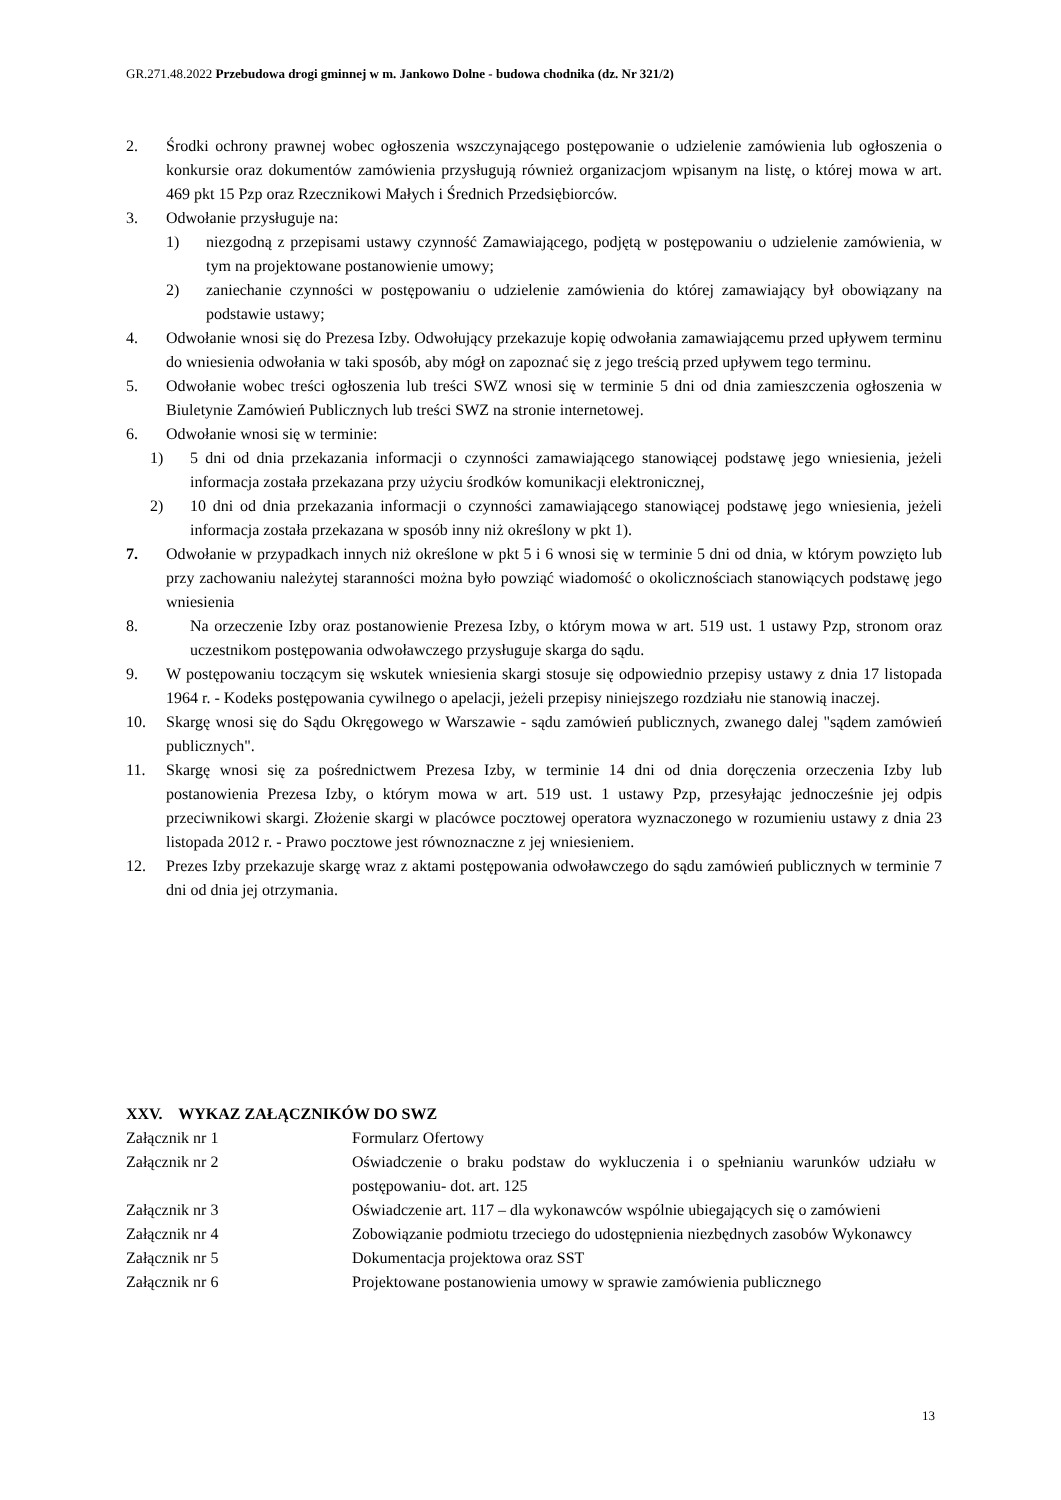GR.271.48.2022 Przebudowa drogi gminnej w m. Jankowo Dolne - budowa chodnika (dz. Nr 321/2)
2. Środki ochrony prawnej wobec ogłoszenia wszczynającego postępowanie o udzielenie zamówienia lub ogłoszenia o konkursie oraz dokumentów zamówienia przysługują również organizacjom wpisanym na listę, o której mowa w art. 469 pkt 15 Pzp oraz Rzecznikowi Małych i Średnich Przedsiębiorców.
3. Odwołanie przysługuje na:
1) niezgodną z przepisami ustawy czynność Zamawiającego, podjętą w postępowaniu o udzielenie zamówienia, w tym na projektowane postanowienie umowy;
2) zaniechanie czynności w postępowaniu o udzielenie zamówienia do której zamawiający był obowiązany na podstawie ustawy;
4. Odwołanie wnosi się do Prezesa Izby. Odwołujący przekazuje kopię odwołania zamawiającemu przed upływem terminu do wniesienia odwołania w taki sposób, aby mógł on zapoznać się z jego treścią przed upływem tego terminu.
5. Odwołanie wobec treści ogłoszenia lub treści SWZ wnosi się w terminie 5 dni od dnia zamieszczenia ogłoszenia w Biuletynie Zamówień Publicznych lub treści SWZ na stronie internetowej.
6. Odwołanie wnosi się w terminie:
1) 5 dni od dnia przekazania informacji o czynności zamawiającego stanowiącej podstawę jego wniesienia, jeżeli informacja została przekazana przy użyciu środków komunikacji elektronicznej,
2) 10 dni od dnia przekazania informacji o czynności zamawiającego stanowiącej podstawę jego wniesienia, jeżeli informacja została przekazana w sposób inny niż określony w pkt 1).
7. Odwołanie w przypadkach innych niż określone w pkt 5 i 6 wnosi się w terminie 5 dni od dnia, w którym powzięto lub przy zachowaniu należytej staranności można było powziąć wiadomość o okolicznościach stanowiących podstawę jego wniesienia
8. Na orzeczenie Izby oraz postanowienie Prezesa Izby, o którym mowa w art. 519 ust. 1 ustawy Pzp, stronom oraz uczestnikom postępowania odwoławczego przysługuje skarga do sądu.
9. W postępowaniu toczącym się wskutek wniesienia skargi stosuje się odpowiednio przepisy ustawy z dnia 17 listopada 1964 r. - Kodeks postępowania cywilnego o apelacji, jeżeli przepisy niniejszego rozdziału nie stanowią inaczej.
10. Skargę wnosi się do Sądu Okręgowego w Warszawie - sądu zamówień publicznych, zwanego dalej "sądem zamówień publicznych".
11. Skargę wnosi się za pośrednictwem Prezesa Izby, w terminie 14 dni od dnia doręczenia orzeczenia Izby lub postanowienia Prezesa Izby, o którym mowa w art. 519 ust. 1 ustawy Pzp, przesyłając jednocześnie jej odpis przeciwnikowi skargi. Złożenie skargi w placówce pocztowej operatora wyznaczonego w rozumieniu ustawy z dnia 23 listopada 2012 r. - Prawo pocztowe jest równoznaczne z jej wniesieniem.
12. Prezes Izby przekazuje skargę wraz z aktami postępowania odwoławczego do sądu zamówień publicznych w terminie 7 dni od dnia jej otrzymania.
XXV. WYKAZ ZAŁĄCZNIKÓW DO SWZ
| Załącznik nr 1 | Formularz Ofertowy |
| Załącznik nr 2 | Oświadczenie o braku podstaw do wykluczenia i o spełnianiu warunków udziału w postępowaniu- dot. art. 125 |
| Załącznik nr 3 | Oświadczenie art. 117 – dla wykonawców wspólnie ubiegających się o zamówieni |
| Załącznik nr 4 | Zobowiązanie podmiotu trzeciego do udostępnienia niezbędnych zasobów Wykonawcy |
| Załącznik nr 5 | Dokumentacja projektowa oraz SST |
| Załącznik nr 6 | Projektowane postanowienia umowy w sprawie zamówienia publicznego |
13